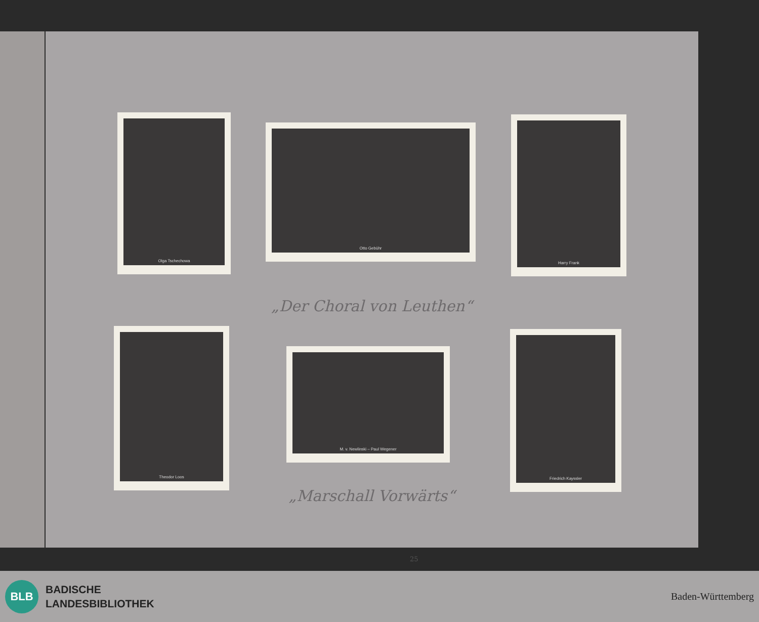Olga Tschechowa
Otto Gebühr
Harry Frank
„Der Choral von Leuthen“
Theodor Loos
M. v. Newlinski – Paul Wegener
Friedrich Kayssler
„Marschall Vorwärts“
25
BLB
BADISCHE
LANDESBIBLIOTHEK
Baden-Württemberg